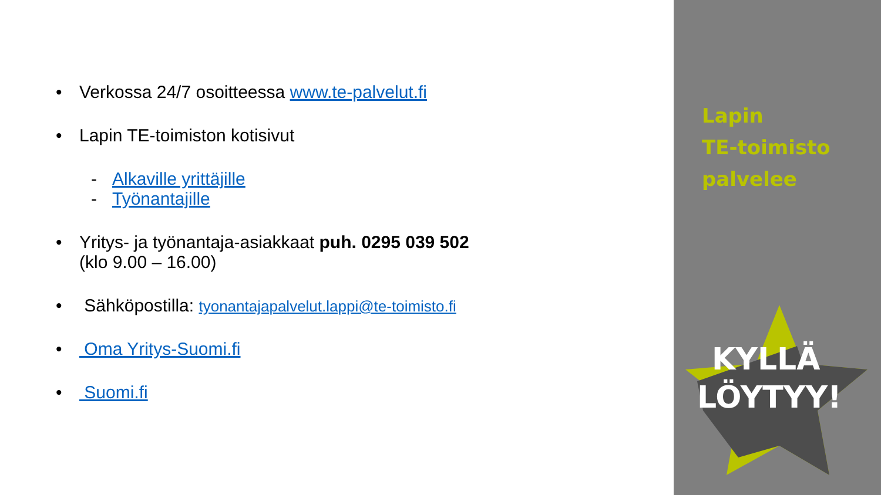• Verkossa 24/7 osoitteessa www.te-palvelut.fi
• Lapin TE-toimiston kotisivut
- Alkaville yrittäjille
- Työnantajille
• Yritys- ja työnantaja-asiakkaat puh. 0295 039 502
(klo 9.00 – 16.00)
• Sähköpostilla: tyonantajapalvelut.lappi@te-toimisto.fi
• Oma Yritys-Suomi.fi
• Suomi.fi
Lapin
TE-toimisto
palvelee
KYLLÄ
LÖYTYY!